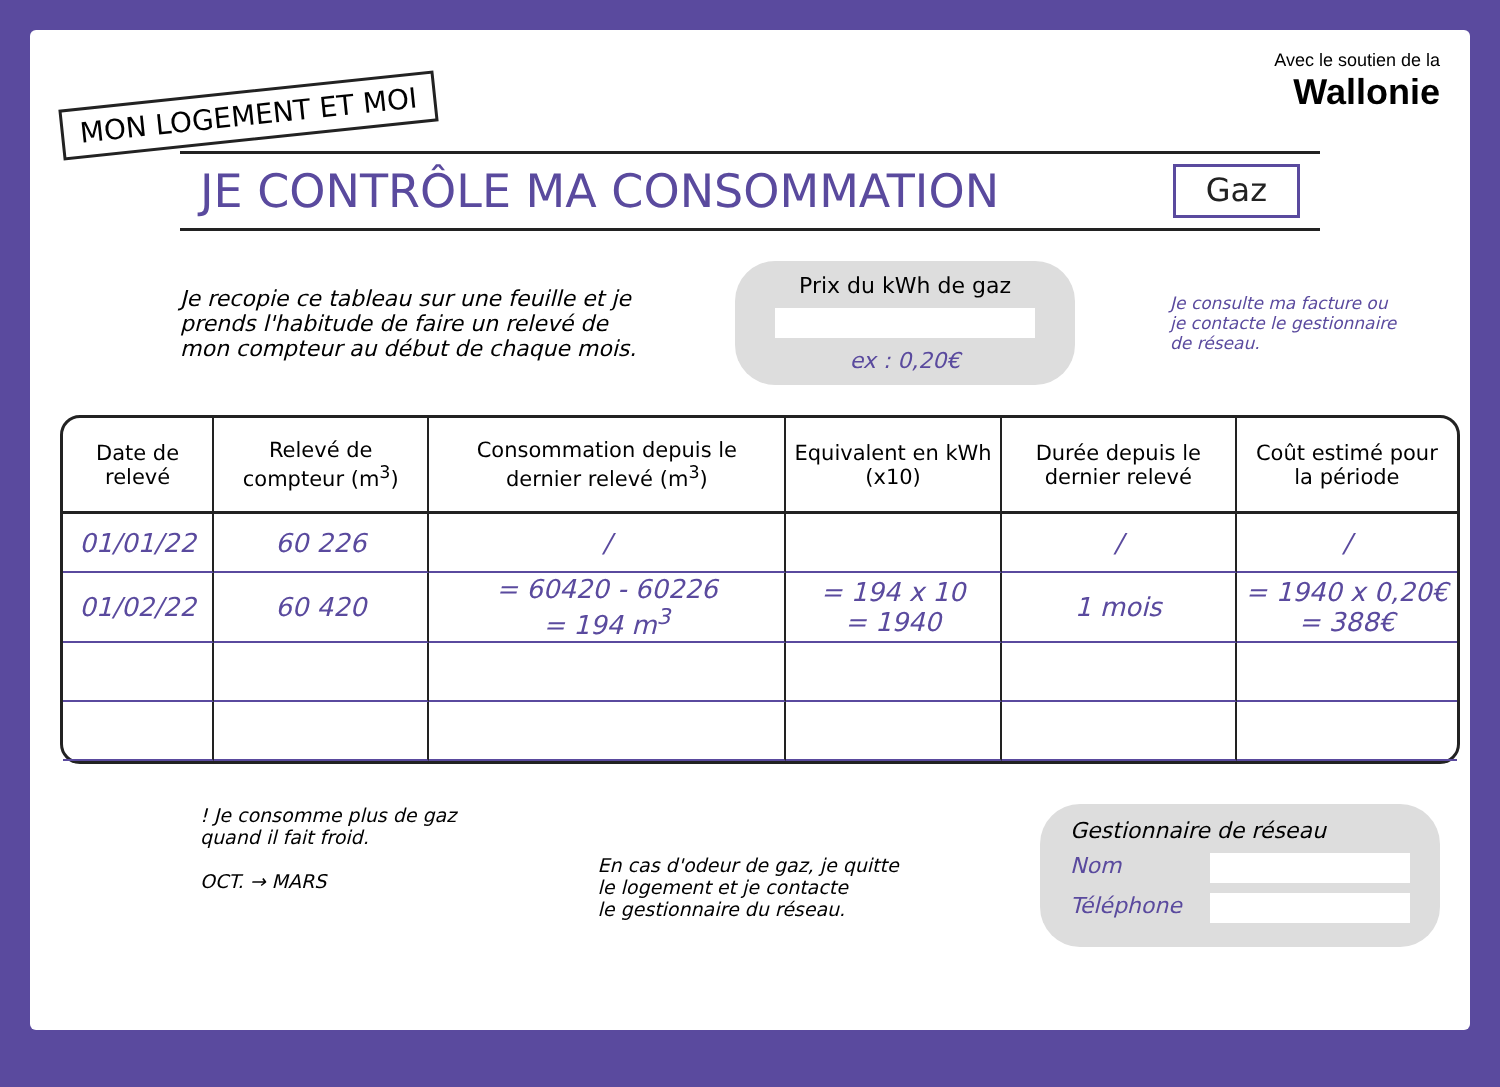MON LOGEMENT ET MOI
Avec le soutien de la
Wallonie
JE CONTRÔLE MA CONSOMMATION Gaz
Je recopie ce tableau sur une feuille et je prends l'habitude de faire un relevé de mon compteur au début de chaque mois.
Prix du kWh de gaz
ex : 0,20€
Je consulte ma facture ou je contacte le gestionnaire de réseau.
| Date de relevé | Relevé de compteur (m<sup>3</sup>) | Consommation depuis le dernier relevé (m<sup>3</sup>) | Equivalent en kWh (x10) | Durée depuis le dernier relevé | Coût estimé pour la période |
| --- | --- | --- | --- | --- | --- |
| 01/01/22 | 60 226 | / | | / | / |
| 01/02/22 | 60 420 | = 60420 - 60226 = 194 m<sup>3</sup> | = 194 x 10 = 1940 | 1 mois | = 1940 x 0,20€ = 388€ |
! Je consomme plus de gaz
quand il fait froid.
OCT. → MARS
En cas d'odeur de gaz, je quitte
le logement et je contacte
le gestionnaire du réseau.
Gestionnaire de réseau
Nom
Téléphone